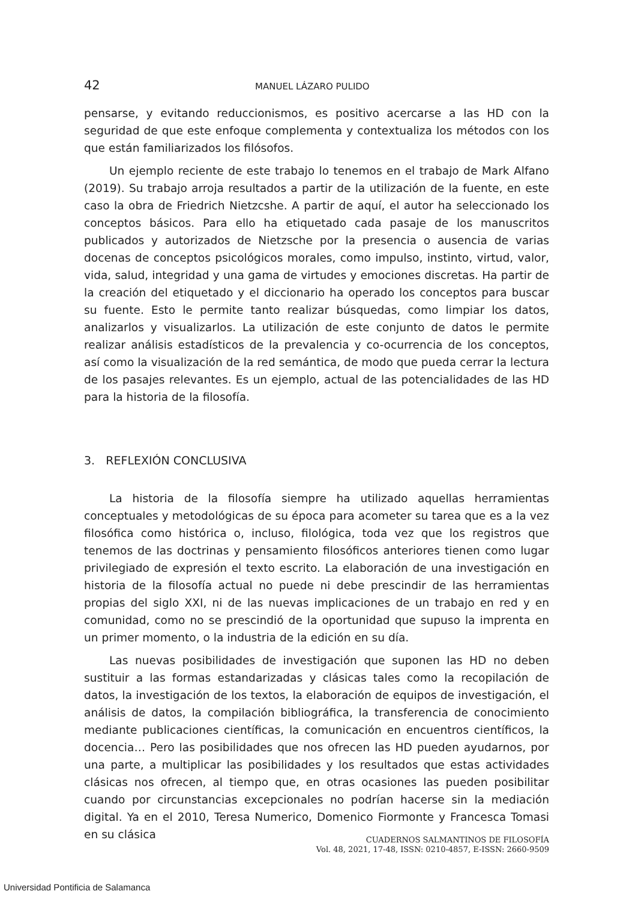42 MANUEL LÁZARO PULIDO
pensarse, y evitando reduccionismos, es positivo acercarse a las HD con la seguridad de que este enfoque complementa y contextualiza los métodos con los que están familiarizados los filósofos.
Un ejemplo reciente de este trabajo lo tenemos en el trabajo de Mark Alfano (2019). Su trabajo arroja resultados a partir de la utilización de la fuente, en este caso la obra de Friedrich Nietzcshe. A partir de aquí, el autor ha seleccionado los conceptos básicos. Para ello ha etiquetado cada pasaje de los manuscritos publicados y autorizados de Nietzsche por la presencia o ausencia de varias docenas de conceptos psicológicos morales, como impulso, instinto, virtud, valor, vida, salud, integridad y una gama de virtudes y emociones discretas. Ha partir de la creación del etiquetado y el diccionario ha operado los conceptos para buscar su fuente. Esto le permite tanto realizar búsquedas, como limpiar los datos, analizarlos y visualizarlos. La utilización de este conjunto de datos le permite realizar análisis estadísticos de la prevalencia y co-ocurrencia de los conceptos, así como la visualización de la red semántica, de modo que pueda cerrar la lectura de los pasajes relevantes. Es un ejemplo, actual de las potencialidades de las HD para la historia de la filosofía.
3. REFLEXIÓN CONCLUSIVA
La historia de la filosofía siempre ha utilizado aquellas herramientas conceptuales y metodológicas de su época para acometer su tarea que es a la vez filosófica como histórica o, incluso, filológica, toda vez que los registros que tenemos de las doctrinas y pensamiento filosóficos anteriores tienen como lugar privilegiado de expresión el texto escrito. La elaboración de una investigación en historia de la filosofía actual no puede ni debe prescindir de las herramientas propias del siglo XXI, ni de las nuevas implicaciones de un trabajo en red y en comunidad, como no se prescindió de la oportunidad que supuso la imprenta en un primer momento, o la industria de la edición en su día.
Las nuevas posibilidades de investigación que suponen las HD no deben sustituir a las formas estandarizadas y clásicas tales como la recopilación de datos, la investigación de los textos, la elaboración de equipos de investigación, el análisis de datos, la compilación bibliográfica, la transferencia de conocimiento mediante publicaciones científicas, la comunicación en encuentros científicos, la docencia… Pero las posibilidades que nos ofrecen las HD pueden ayudarnos, por una parte, a multiplicar las posibilidades y los resultados que estas actividades clásicas nos ofrecen, al tiempo que, en otras ocasiones las pueden posibilitar cuando por circunstancias excepcionales no podrían hacerse sin la mediación digital. Ya en el 2010, Teresa Numerico, Domenico Fiormonte y Francesca Tomasi en su clásica
CUADERNOS SALMANTINOS DE FILOSOFÍA
Vol. 48, 2021, 17-48, ISSN: 0210-4857, E-ISSN: 2660-9509
Universidad Pontificia de Salamanca